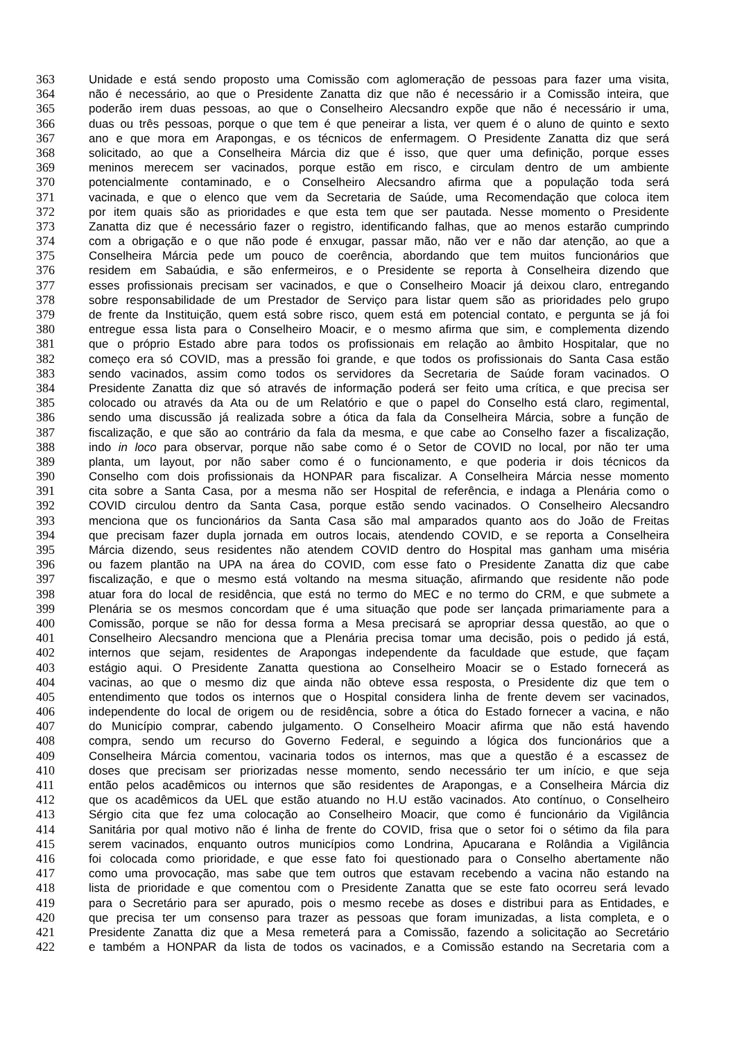363 Unidade e está sendo proposto uma Comissão com aglomeração de pessoas para fazer uma visita,
364 não é necessário, ao que o Presidente Zanatta diz que não é necessário ir a Comissão inteira, que
365 poderão irem duas pessoas, ao que o Conselheiro Alecsandro expõe que não é necessário ir uma,
366 duas ou três pessoas, porque o que tem é que peneirar a lista, ver quem é o aluno de quinto e sexto
367 ano e que mora em Arapongas, e os técnicos de enfermagem. O Presidente Zanatta diz que será
368 solicitado, ao que a Conselheira Márcia diz que é isso, que quer uma definição, porque esses
369 meninos merecem ser vacinados, porque estão em risco, e circulam dentro de um ambiente
370 potencialmente contaminado, e o Conselheiro Alecsandro afirma que a população toda será
371 vacinada, e que o elenco que vem da Secretaria de Saúde, uma Recomendação que coloca item
372 por item quais são as prioridades e que esta tem que ser pautada. Nesse momento o Presidente
373 Zanatta diz que é necessário fazer o registro, identificando falhas, que ao menos estarão cumprindo
374 com a obrigação e o que não pode é enxugar, passar mão, não ver e não dar atenção, ao que a
375 Conselheira Márcia pede um pouco de coerência, abordando que tem muitos funcionários que
376 residem em Sabaúdia, e são enfermeiros, e o Presidente se reporta à Conselheira dizendo que
377 esses profissionais precisam ser vacinados, e que o Conselheiro Moacir já deixou claro, entregando
378 sobre responsabilidade de um Prestador de Serviço para listar quem são as prioridades pelo grupo
379 de frente da Instituição, quem está sobre risco, quem está em potencial contato, e pergunta se já foi
380 entregue essa lista para o Conselheiro Moacir, e o mesmo afirma que sim, e complementa dizendo
381 que o próprio Estado abre para todos os profissionais em relação ao âmbito Hospitalar, que no
382 começo era só COVID, mas a pressão foi grande, e que todos os profissionais do Santa Casa estão
383 sendo vacinados, assim como todos os servidores da Secretaria de Saúde foram vacinados. O
384 Presidente Zanatta diz que só através de informação poderá ser feito uma crítica, e que precisa ser
385 colocado ou através da Ata ou de um Relatório e que o papel do Conselho está claro, regimental,
386 sendo uma discussão já realizada sobre a ótica da fala da Conselheira Márcia, sobre a função de
387 fiscalização, e que são ao contrário da fala da mesma, e que cabe ao Conselho fazer a fiscalização,
388 indo in loco para observar, porque não sabe como é o Setor de COVID no local, por não ter uma
389 planta, um layout, por não saber como é o funcionamento, e que poderia ir dois técnicos da
390 Conselho com dois profissionais da HONPAR para fiscalizar. A Conselheira Márcia nesse momento
391 cita sobre a Santa Casa, por a mesma não ser Hospital de referência, e indaga a Plenária como o
392 COVID circulou dentro da Santa Casa, porque estão sendo vacinados. O Conselheiro Alecsandro
393 menciona que os funcionários da Santa Casa são mal amparados quanto aos do João de Freitas
394 que precisam fazer dupla jornada em outros locais, atendendo COVID, e se reporta a Conselheira
395 Márcia dizendo, seus residentes não atendem COVID dentro do Hospital mas ganham uma miséria
396 ou fazem plantão na UPA na área do COVID, com esse fato o Presidente Zanatta diz que cabe
397 fiscalização, e que o mesmo está voltando na mesma situação, afirmando que residente não pode
398 atuar fora do local de residência, que está no termo do MEC e no termo do CRM, e que submete a
399 Plenária se os mesmos concordam que é uma situação que pode ser lançada primariamente para a
400 Comissão, porque se não for dessa forma a Mesa precisará se apropriar dessa questão, ao que o
401 Conselheiro Alecsandro menciona que a Plenária precisa tomar uma decisão, pois o pedido já está,
402 internos que sejam, residentes de Arapongas independente da faculdade que estude, que façam
403 estágio aqui. O Presidente Zanatta questiona ao Conselheiro Moacir se o Estado fornecerá as
404 vacinas, ao que o mesmo diz que ainda não obteve essa resposta, o Presidente diz que tem o
405 entendimento que todos os internos que o Hospital considera linha de frente devem ser vacinados,
406 independente do local de origem ou de residência, sobre a ótica do Estado fornecer a vacina, e não
407 do Município comprar, cabendo julgamento. O Conselheiro Moacir afirma que não está havendo
408 compra, sendo um recurso do Governo Federal, e seguindo a lógica dos funcionários que a
409 Conselheira Márcia comentou, vacinaria todos os internos, mas que a questão é a escassez de
410 doses que precisam ser priorizadas nesse momento, sendo necessário ter um início, e que seja
411 então pelos acadêmicos ou internos que são residentes de Arapongas, e a Conselheira Márcia diz
412 que os acadêmicos da UEL que estão atuando no H.U estão vacinados. Ato contínuo, o Conselheiro
413 Sérgio cita que fez uma colocação ao Conselheiro Moacir, que como é funcionário da Vigilância
414 Sanitária por qual motivo não é linha de frente do COVID, frisa que o setor foi o sétimo da fila para
415 serem vacinados, enquanto outros municípios como Londrina, Apucarana e Rolândia a Vigilância
416 foi colocada como prioridade, e que esse fato foi questionado para o Conselho abertamente não
417 como uma provocação, mas sabe que tem outros que estavam recebendo a vacina não estando na
418 lista de prioridade e que comentou com o Presidente Zanatta que se este fato ocorreu será levado
419 para o Secretário para ser apurado, pois o mesmo recebe as doses e distribui para as Entidades, e
420 que precisa ter um consenso para trazer as pessoas que foram imunizadas, a lista completa, e o
421 Presidente Zanatta diz que a Mesa remeterá para a Comissão, fazendo a solicitação ao Secretário
422 e também a HONPAR da lista de todos os vacinados, e a Comissão estando na Secretaria com a